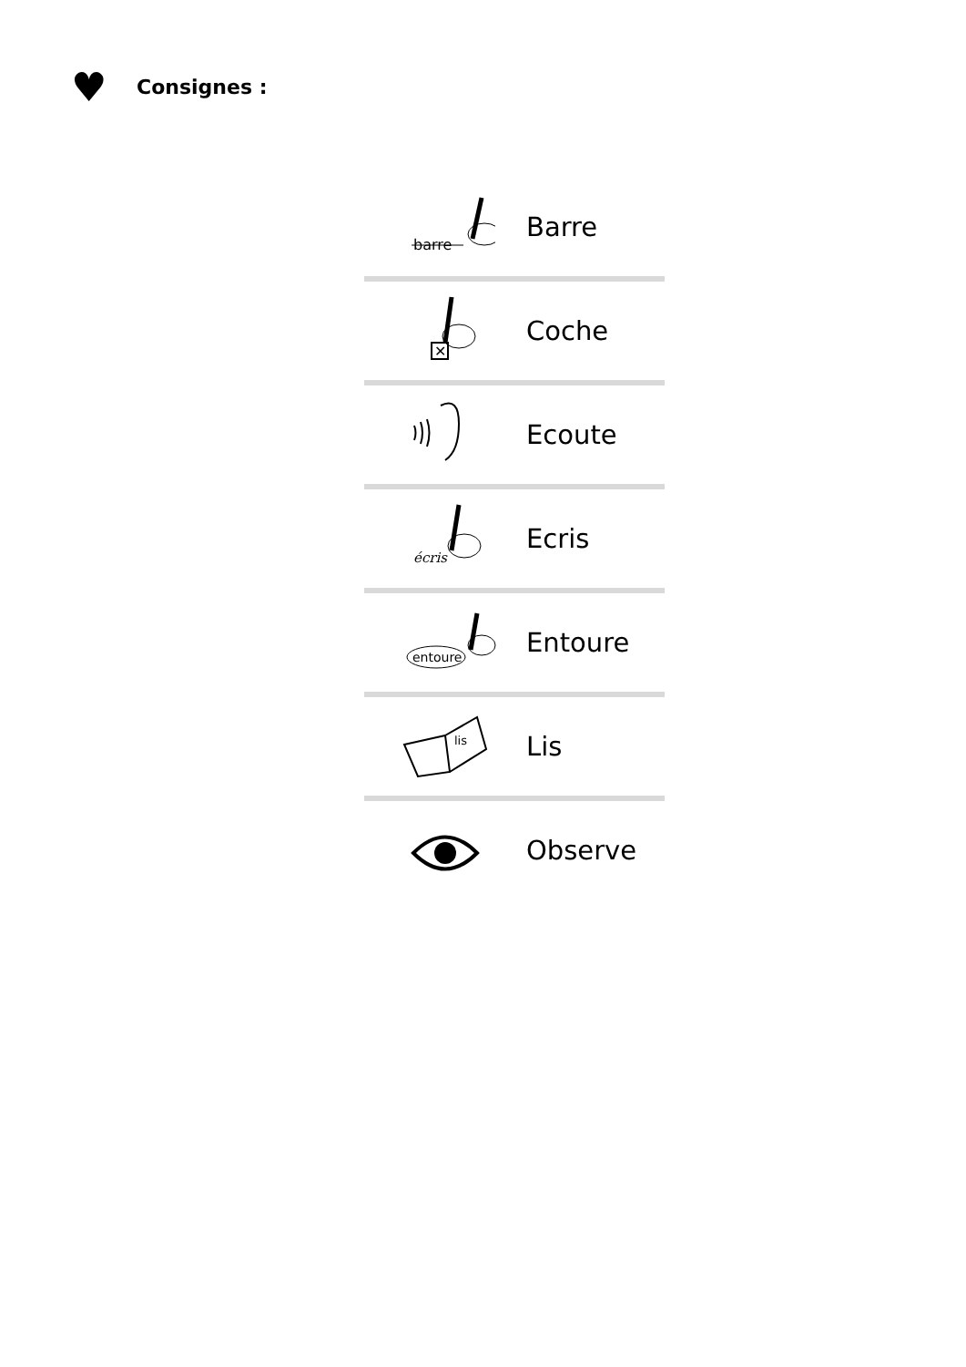♥
Consignes :
| barre | Barre |
| ✕ | Coche |
| | Ecoute |
| écris | Ecris |
| entoure | Entoure |
| lis | Lis |
| | Observe |